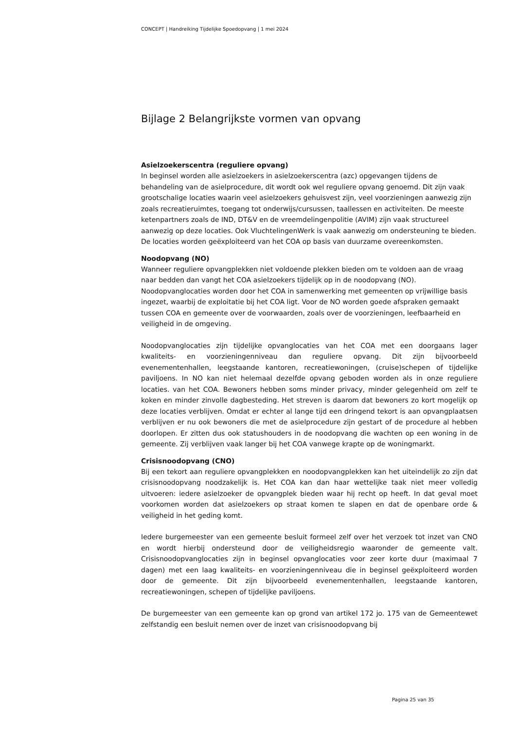CONCEPT | Handreiking Tijdelijke Spoedopvang | 1 mei 2024
Bijlage 2 Belangrijkste vormen van opvang
Asielzoekerscentra (reguliere opvang)
In beginsel worden alle asielzoekers in asielzoekerscentra (azc) opgevangen tijdens de behandeling van de asielprocedure, dit wordt ook wel reguliere opvang genoemd. Dit zijn vaak grootschalige locaties waarin veel asielzoekers gehuisvest zijn, veel voorzieningen aanwezig zijn zoals recreatieruimtes, toegang tot onderwijs/cursussen, taallessen en activiteiten. De meeste ketenpartners zoals de IND, DT&V en de vreemdelingenpolitie (AVIM) zijn vaak structureel aanwezig op deze locaties. Ook VluchtelingenWerk is vaak aanwezig om ondersteuning te bieden. De locaties worden geëxploiteerd van het COA op basis van duurzame overeenkomsten.
Noodopvang (NO)
Wanneer reguliere opvangplekken niet voldoende plekken bieden om te voldoen aan de vraag naar bedden dan vangt het COA asielzoekers tijdelijk op in de noodopvang (NO). Noodopvanglocaties worden door het COA in samenwerking met gemeenten op vrijwillige basis ingezet, waarbij de exploitatie bij het COA ligt. Voor de NO worden goede afspraken gemaakt tussen COA en gemeente over de voorwaarden, zoals over de voorzieningen, leefbaarheid en veiligheid in de omgeving.
Noodopvanglocaties zijn tijdelijke opvanglocaties van het COA met een doorgaans lager kwaliteits- en voorzieningenniveau dan reguliere opvang. Dit zijn bijvoorbeeld evenementenhallen, leegstaande kantoren, recreatiewoningen, (cruise)schepen of tijdelijke paviljoens. In NO kan niet helemaal dezelfde opvang geboden worden als in onze reguliere locaties. van het COA. Bewoners hebben soms minder privacy, minder gelegenheid om zelf te koken en minder zinvolle dagbesteding. Het streven is daarom dat bewoners zo kort mogelijk op deze locaties verblijven. Omdat er echter al lange tijd een dringend tekort is aan opvangplaatsen verblijven er nu ook bewoners die met de asielprocedure zijn gestart of de procedure al hebben doorlopen. Er zitten dus ook statushouders in de noodopvang die wachten op een woning in de gemeente. Zij verblijven vaak langer bij het COA vanwege krapte op de woningmarkt.
Crisisnoodopvang (CNO)
Bij een tekort aan reguliere opvangplekken en noodopvangplekken kan het uiteindelijk zo zijn dat crisisnoodopvang noodzakelijk is. Het COA kan dan haar wettelijke taak niet meer volledig uitvoeren: iedere asielzoeker de opvangplek bieden waar hij recht op heeft. In dat geval moet voorkomen worden dat asielzoekers op straat komen te slapen en dat de openbare orde & veiligheid in het geding komt.
Iedere burgemeester van een gemeente besluit formeel zelf over het verzoek tot inzet van CNO en wordt hierbij ondersteund door de veiligheidsregio waaronder de gemeente valt. Crisisnoodopvanglocaties zijn in beginsel opvanglocaties voor zeer korte duur (maximaal 7 dagen) met een laag kwaliteits- en voorzieningenniveau die in beginsel geëxploiteerd worden door de gemeente. Dit zijn bijvoorbeeld evenementenhallen, leegstaande kantoren, recreatiewoningen, schepen of tijdelijke paviljoens.
De burgemeester van een gemeente kan op grond van artikel 172 jo. 175 van de Gemeentewet zelfstandig een besluit nemen over de inzet van crisisnoodopvang bij
Pagina 25 van 35